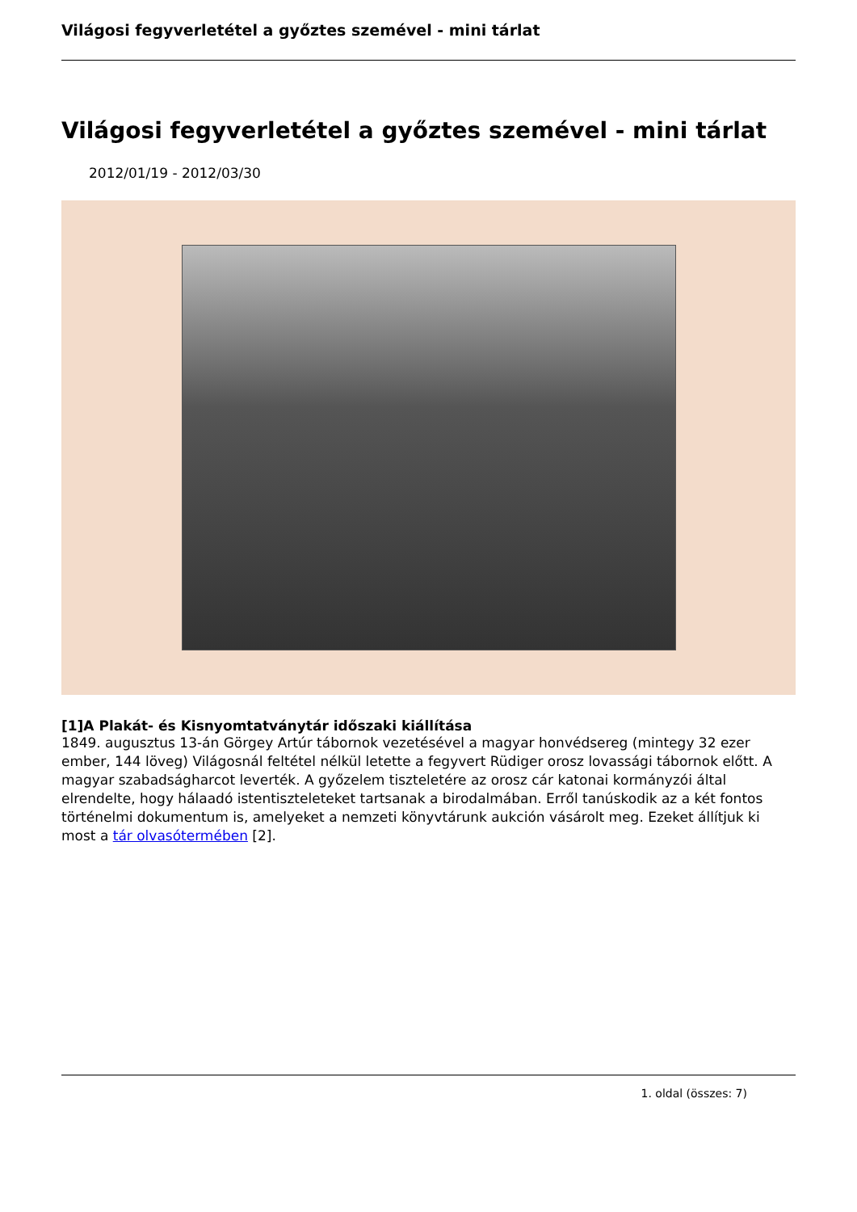Világosi fegyverletétel a győztes szemével - mini tárlat
Világosi fegyverletétel a győztes szemével - mini tárlat
2012/01/19 - 2012/03/30
[1]A Plakát- és Kisnyomtatványtár időszaki kiállítása
1849. augusztus 13-án Görgey Artúr tábornok vezetésével a magyar honvédsereg (mintegy 32 ezer ember, 144 löveg) Világosnál feltétel nélkül letette a fegyvert Rüdiger orosz lovassági tábornok előtt. A magyar szabadságharcot leverték. A győzelem tiszteletére az orosz cár katonai kormányzói által elrendelte, hogy hálaadó istentiszteleteket tartsanak a birodalmában. Erről tanúskodik az a két fontos történelmi dokumentum is, amelyeket a nemzeti könyvtárunk aukción vásárolt meg. Ezeket állítjuk ki most a tár olvasótermében [2].
1. oldal (összes: 7)